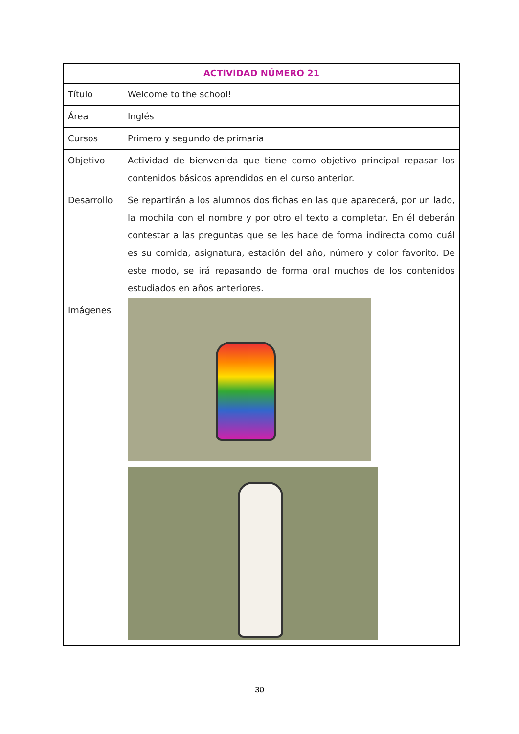| ACTIVIDAD NÚMERO 21 | |
| --- | --- |
| Título | Welcome to the school! |
| Área | Inglés |
| Cursos | Primero y segundo de primaria |
| Objetivo | Actividad de bienvenida que tiene como objetivo principal repasar los contenidos básicos aprendidos en el curso anterior. |
| Desarrollo | Se repartirán a los alumnos dos fichas en las que aparecerá, por un lado, la mochila con el nombre y por otro el texto a completar. En él deberán contestar a las preguntas que se les hace de forma indirecta como cuál es su comida, asignatura, estación del año, número y color favorito. De este modo, se irá repasando de forma oral muchos de los contenidos estudiados en años anteriores. |
| Imágenes | |
30